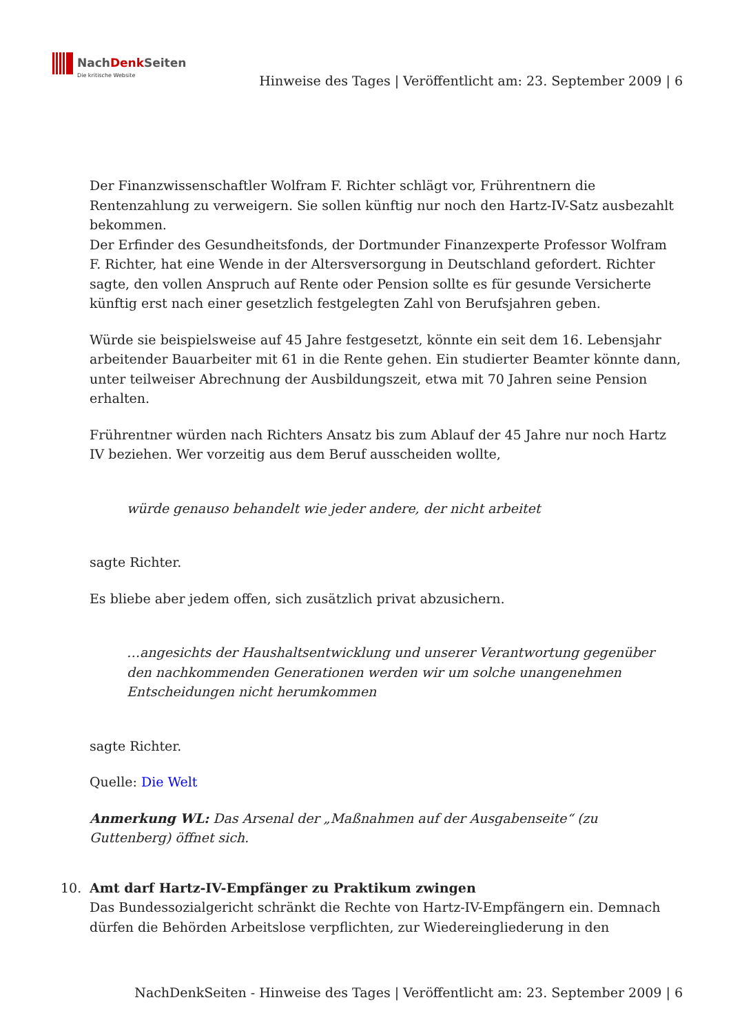NachDenk Seiten
Die kritische Website
Hinweise des Tages | Veröffentlicht am: 23. September 2009 | 6
Der Finanzwissenschaftler Wolfram F. Richter schlägt vor, Frührentnern die Rentenzahlung zu verweigern. Sie sollen künftig nur noch den Hartz-IV-Satz ausbezahlt bekommen.
Der Erfinder des Gesundheitsfonds, der Dortmunder Finanzexperte Professor Wolfram F. Richter, hat eine Wende in der Altersversorgung in Deutschland gefordert. Richter sagte, den vollen Anspruch auf Rente oder Pension sollte es für gesunde Versicherte künftig erst nach einer gesetzlich festgelegten Zahl von Berufsjahren geben.
Würde sie beispielsweise auf 45 Jahre festgesetzt, könnte ein seit dem 16. Lebensjahr arbeitender Bauarbeiter mit 61 in die Rente gehen. Ein studierter Beamter könnte dann, unter teilweiser Abrechnung der Ausbildungszeit, etwa mit 70 Jahren seine Pension erhalten.
Frührentner würden nach Richters Ansatz bis zum Ablauf der 45 Jahre nur noch Hartz IV beziehen. Wer vorzeitig aus dem Beruf ausscheiden wollte,
würde genauso behandelt wie jeder andere, der nicht arbeitet
sagte Richter.
Es bliebe aber jedem offen, sich zusätzlich privat abzusichern.
…angesichts der Haushaltsentwicklung und unserer Verantwortung gegenüber den nachkommenden Generationen werden wir um solche unangenehmen Entscheidungen nicht herumkommen
sagte Richter.
Quelle: Die Welt
Anmerkung WL: Das Arsenal der „Maßnahmen auf der Ausgabenseite“ (zu Guttenberg) öffnet sich.
10. Amt darf Hartz-IV-Empfänger zu Praktikum zwingen
Das Bundessozialgericht schränkt die Rechte von Hartz-IV-Empfängern ein. Demnach dürfen die Behörden Arbeitslose verpflichten, zur Wiedereingliederung in den
NachDenkSeiten - Hinweise des Tages | Veröffentlicht am: 23. September 2009 | 6